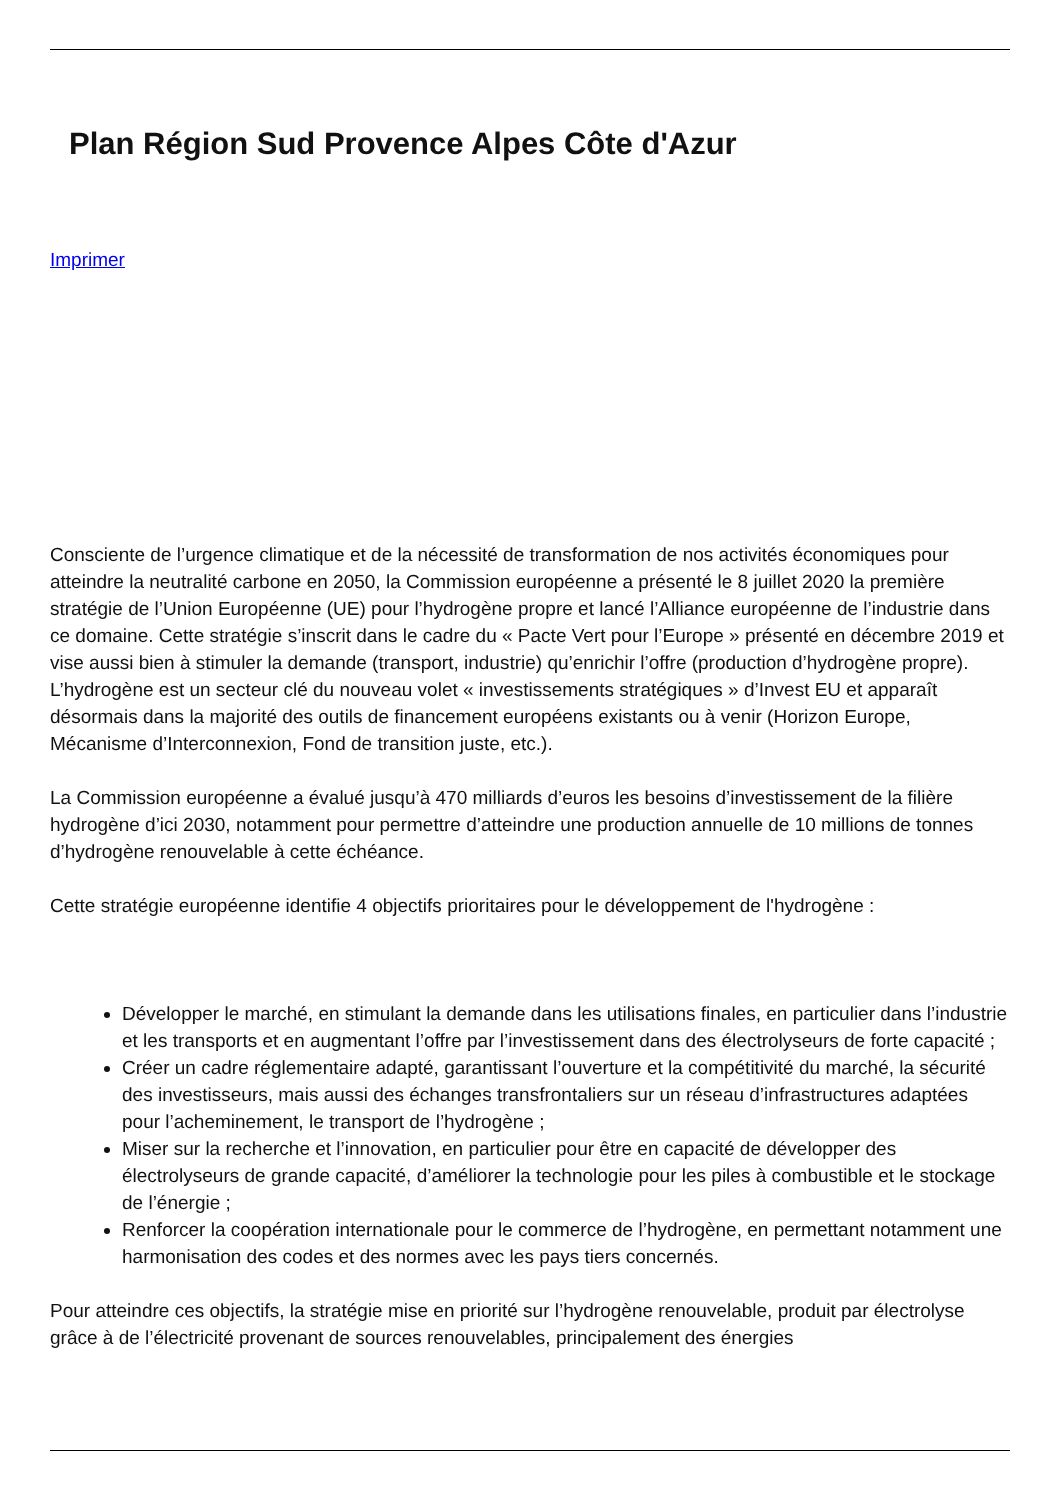Plan Région Sud Provence Alpes Côte d'Azur
Imprimer
Consciente de l’urgence climatique et de la nécessité de transformation de nos activités économiques pour atteindre la neutralité carbone en 2050, la Commission européenne a présenté le 8 juillet 2020 la première stratégie de l’Union Européenne (UE) pour l’hydrogène propre et lancé l’Alliance européenne de l’industrie dans ce domaine. Cette stratégie s’inscrit dans le cadre du « Pacte Vert pour l’Europe » présenté en décembre 2019 et vise aussi bien à stimuler la demande (transport, industrie) qu’enrichir l’offre (production d’hydrogène propre). L’hydrogène est un secteur clé du nouveau volet « investissements stratégiques » d’Invest EU et apparaît désormais dans la majorité des outils de financement européens existants ou à venir (Horizon Europe, Mécanisme d’Interconnexion, Fond de transition juste, etc.).
La Commission européenne a évalué jusqu’à 470 milliards d’euros les besoins d’investissement de la filière hydrogène d’ici 2030, notamment pour permettre d’atteindre une production annuelle de 10 millions de tonnes d’hydrogène renouvelable à cette échéance.
Cette stratégie européenne identifie 4 objectifs prioritaires pour le développement de l'hydrogène :
Développer le marché, en stimulant la demande dans les utilisations finales, en particulier dans l’industrie et les transports et en augmentant l’offre par l’investissement dans des électrolyseurs de forte capacité ;
Créer un cadre réglementaire adapté, garantissant l’ouverture et la compétitivité du marché, la sécurité des investisseurs, mais aussi des échanges transfrontaliers sur un réseau d’infrastructures adaptées pour l’acheminement, le transport de l’hydrogène ;
Miser sur la recherche et l’innovation, en particulier pour être en capacité de développer des électrolyseurs de grande capacité, d’améliorer la technologie pour les piles à combustible et le stockage de l’énergie ;
Renforcer la coopération internationale pour le commerce de l’hydrogène, en permettant notamment une harmonisation des codes et des normes avec les pays tiers concernés.
Pour atteindre ces objectifs, la stratégie mise en priorité sur l’hydrogène renouvelable, produit par électrolyse grâce à de l’électricité provenant de sources renouvelables, principalement des énergies